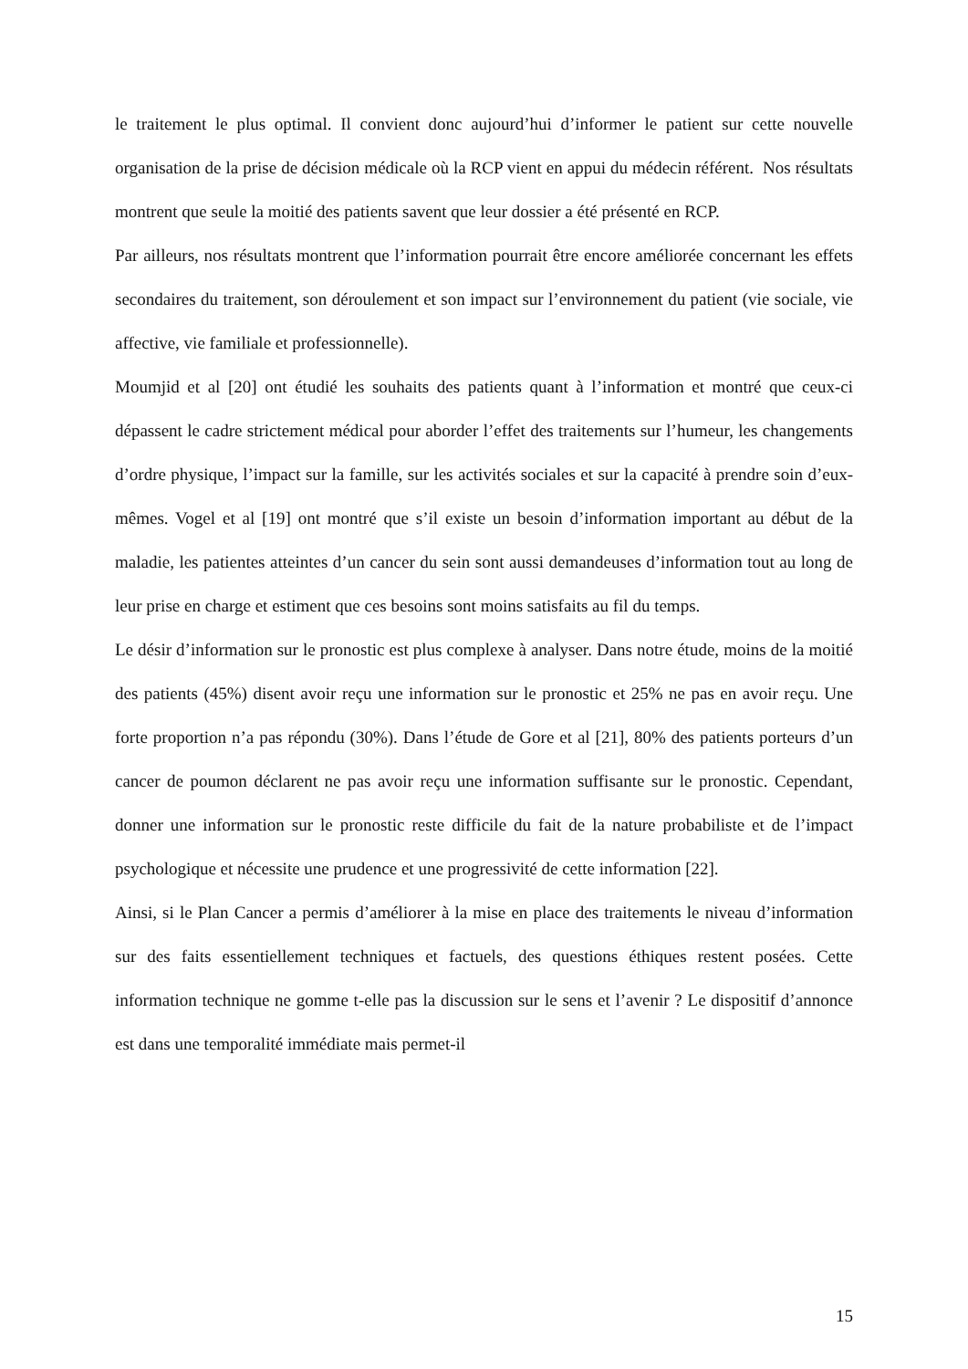le traitement le plus optimal. Il convient donc aujourd’hui d’informer le patient sur cette nouvelle organisation de la prise de décision médicale où la RCP vient en appui du médecin référent. Nos résultats montrent que seule la moitié des patients savent que leur dossier a été présenté en RCP.
Par ailleurs, nos résultats montrent que l’information pourrait être encore améliorée concernant les effets secondaires du traitement, son déroulement et son impact sur l’environnement du patient (vie sociale, vie affective, vie familiale et professionnelle).
Moumjid et al [20] ont étudié les souhaits des patients quant à l’information et montré que ceux-ci dépassent le cadre strictement médical pour aborder l’effet des traitements sur l’humeur, les changements d’ordre physique, l’impact sur la famille, sur les activités sociales et sur la capacité à prendre soin d’eux-mêmes. Vogel et al [19] ont montré que s’il existe un besoin d’information important au début de la maladie, les patientes atteintes d’un cancer du sein sont aussi demandeuses d’information tout au long de leur prise en charge et estiment que ces besoins sont moins satisfaits au fil du temps.
Le désir d’information sur le pronostic est plus complexe à analyser. Dans notre étude, moins de la moitié des patients (45%) disent avoir reçu une information sur le pronostic et 25% ne pas en avoir reçu. Une forte proportion n’a pas répondu (30%). Dans l’étude de Gore et al [21], 80% des patients porteurs d’un cancer de poumon déclarent ne pas avoir reçu une information suffisante sur le pronostic. Cependant, donner une information sur le pronostic reste difficile du fait de la nature probabiliste et de l’impact psychologique et nécessite une prudence et une progressivité de cette information [22].
Ainsi, si le Plan Cancer a permis d’améliorer à la mise en place des traitements le niveau d’information sur des faits essentiellement techniques et factuels, des questions éthiques restent posées. Cette information technique ne gomme t-elle pas la discussion sur le sens et l’avenir ? Le dispositif d’annonce est dans une temporalité immédiate mais permet-il
15